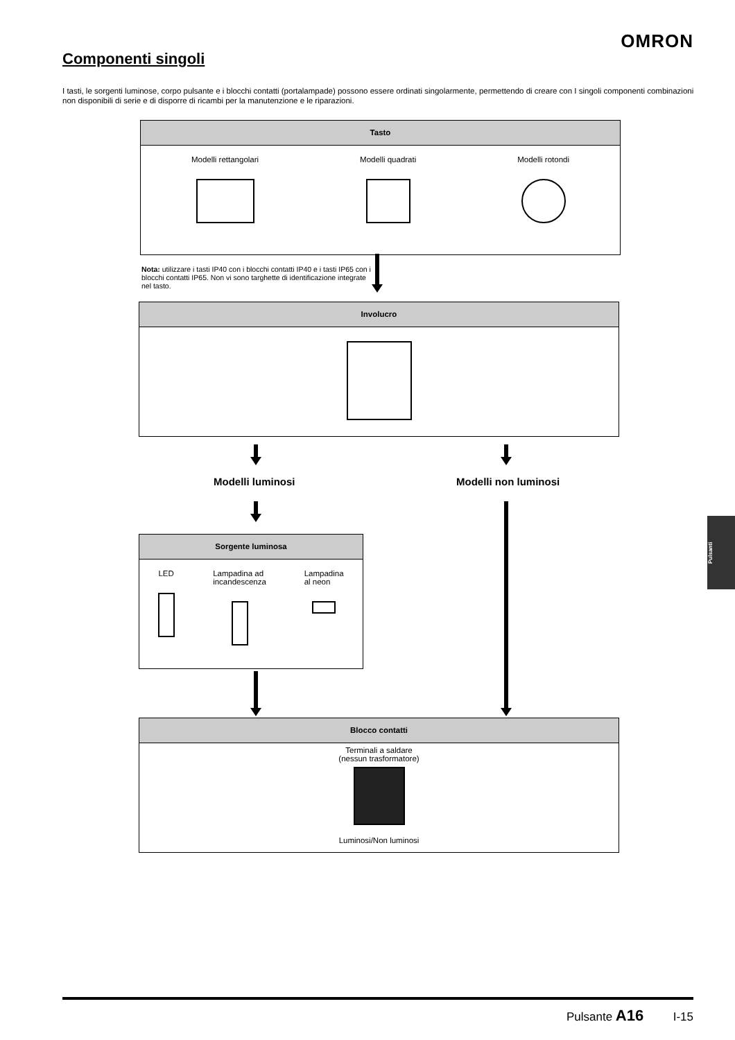OMRON
Componenti singoli
I tasti, le sorgenti luminose, corpo pulsante e i blocchi contatti (portalampade) possono essere ordinati singolarmente, permettendo di creare con I singoli componenti combinazioni non disponibili di serie e di disporre di ricambi per la manutenzione e le riparazioni.
Tasto
Modelli rettangolari Modelli quadrati Modelli rotondi
Nota: utilizzare i tasti IP40 con i blocchi contatti IP40 e i tasti IP65 con i blocchi contatti IP65. Non vi sono targhette di identificazione integrate nel tasto.
Involucro
Modelli luminosi Modelli non luminosi
Sorgente luminosa
LED Lampadina ad
incandescenza
Lampadina
al neon
Blocco contatti
Terminali a saldare
(nessun trasformatore)
Luminosi/Non luminosi
Pulsanti
Pulsante A16 I-15